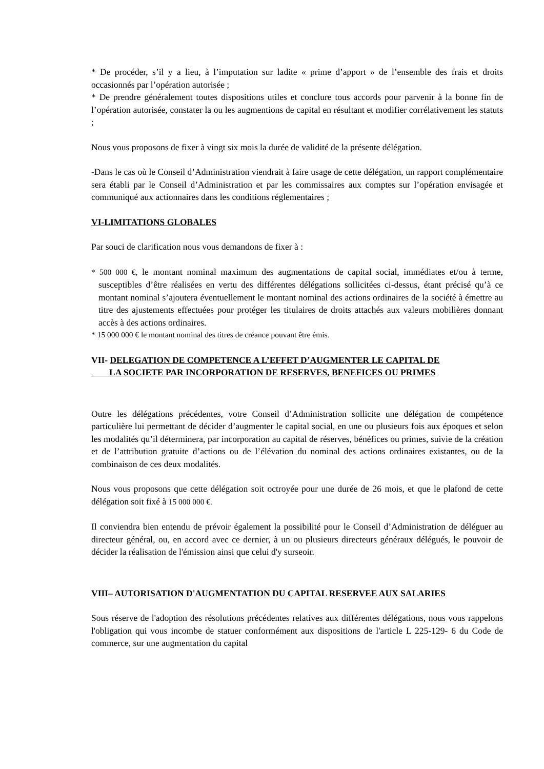* De procéder, s’il y a lieu, à l’imputation sur ladite « prime d’apport » de l’ensemble des frais et droits occasionnés par l’opération autorisée ;
* De prendre généralement toutes dispositions utiles et conclure tous accords pour parvenir à la bonne fin de l’opération autorisée, constater la ou les augmentions de capital en résultant et modifier corrélativement les statuts ;
Nous vous proposons de fixer à vingt six mois la durée de validité de la présente délégation.
-Dans le cas où le Conseil d’Administration viendrait à faire usage de cette délégation, un rapport complémentaire sera établi par le Conseil d’Administration et par les commissaires aux comptes sur l’opération envisagée et communiqué aux actionnaires dans les conditions réglementaires ;
VI-LIMITATIONS GLOBALES
Par souci de clarification nous vous demandons de fixer à :
* 500 000 €, le montant nominal maximum des augmentations de capital social, immédiates et/ou à terme, susceptibles d’être réalisées en vertu des différentes délégations sollicitées ci-dessus, étant précisé qu’à ce montant nominal s’ajoutera éventuellement le montant nominal des actions ordinaires de la société à émettre au titre des ajustements effectuées pour protéger les titulaires de droits attachés aux valeurs mobilières donnant accès à des actions ordinaires.
* 15 000 000 € le montant nominal des titres de créance pouvant être émis.
VII- DELEGATION DE COMPETENCE A L’EFFET D’AUGMENTER LE CAPITAL DE
LA SOCIETE PAR INCORPORATION DE RESERVES, BENEFICES OU PRIMES
Outre les délégations précédentes, votre Conseil d’Administration sollicite une délégation de compétence particulière lui permettant de décider d’augmenter le capital social, en une ou plusieurs fois aux époques et selon les modalités qu’il déterminera, par incorporation au capital de réserves, bénéfices ou primes, suivie de la création et de l’attribution gratuite d’actions ou de l’élévation du nominal des actions ordinaires existantes, ou de la combinaison de ces deux modalités.
Nous vous proposons que cette délégation soit octroyée pour une durée de 26 mois, et que le plafond de cette délégation soit fixé à 15 000 000 €.
Il conviendra bien entendu de prévoir également la possibilité pour le Conseil d’Administration de déléguer au directeur général, ou, en accord avec ce dernier, à un ou plusieurs directeurs généraux délégués, le pouvoir de décider la réalisation de l'émission ainsi que celui d'y surseoir.
VIII– AUTORISATION D'AUGMENTATION DU CAPITAL RESERVEE AUX SALARIES
Sous réserve de l'adoption des résolutions précédentes relatives aux différentes délégations, nous vous rappelons l'obligation qui vous incombe de statuer conformément aux dispositions de l'article L 225-129- 6 du Code de commerce, sur une augmentation du capital